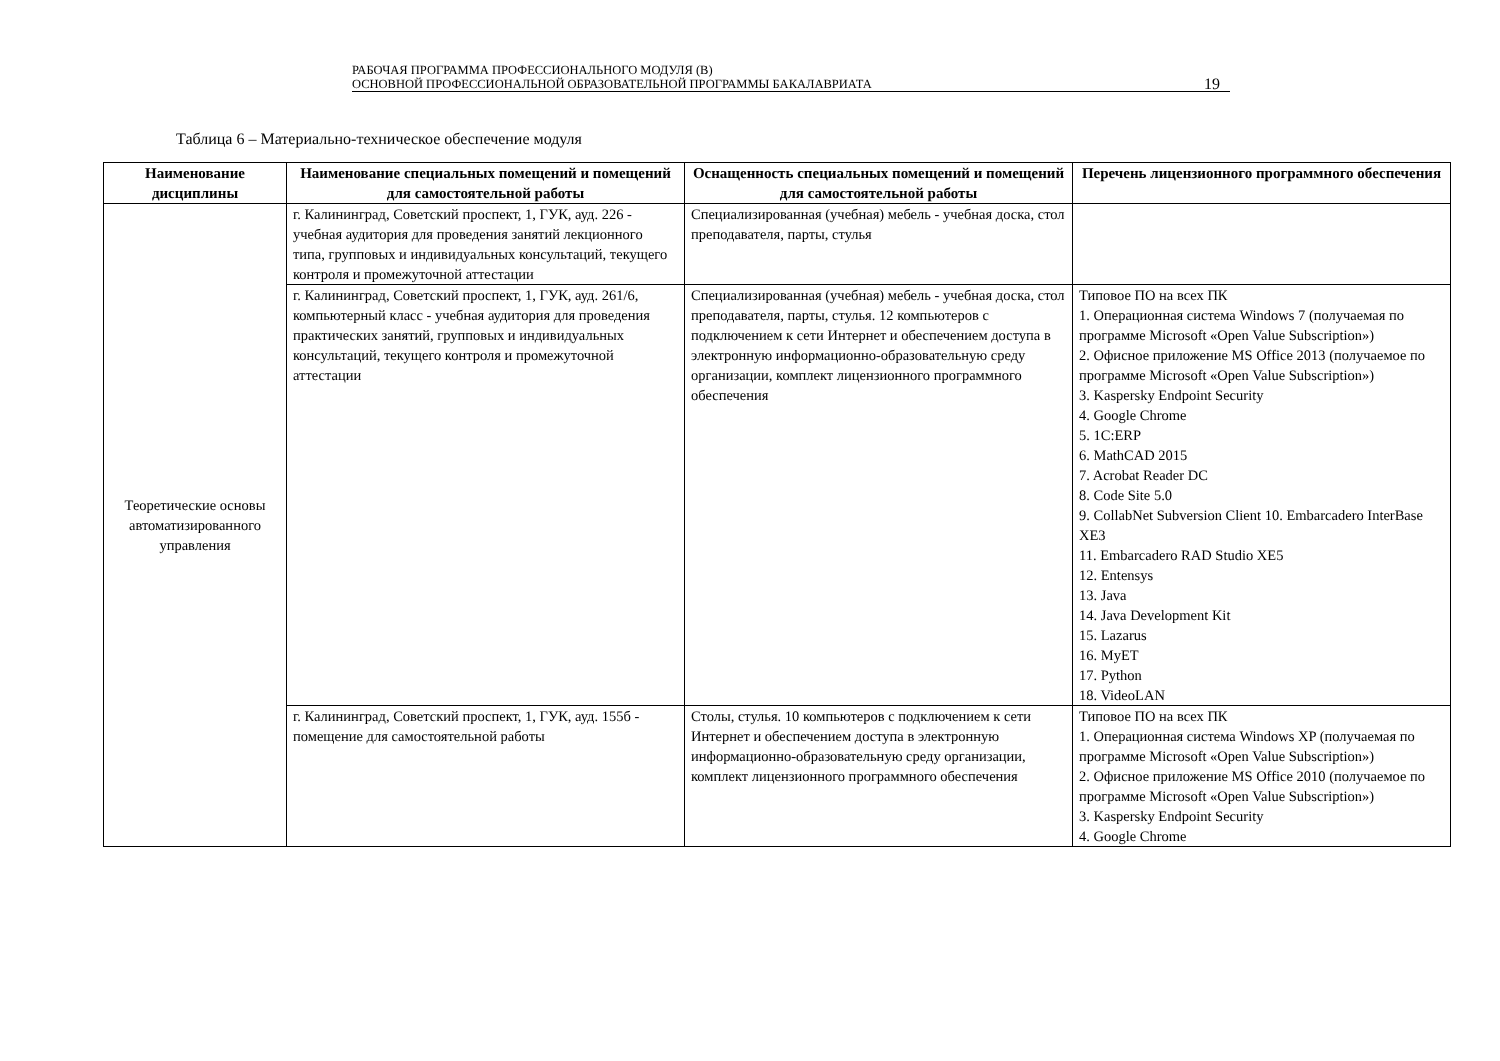РАБОЧАЯ ПРОГРАММА ПРОФЕССИОНАЛЬНОГО МОДУЛЯ (В)
ОСНОВНОЙ ПРОФЕССИОНАЛЬНОЙ ОБРАЗОВАТЕЛЬНОЙ ПРОГРАММЫ БАКАЛАВРИАТА
19
Таблица 6 – Материально-техническое обеспечение модуля
| Наименование дисциплины | Наименование специальных помещений и помещений для самостоятельной работы | Оснащенность специальных помещений и помещений для самостоятельной работы | Перечень лицензионного программного обеспечения |
| --- | --- | --- | --- |
| Теоретические основы автоматизированного управления | г. Калининград, Советский проспект, 1, ГУК, ауд. 226 - учебная аудитория для проведения занятий лекционного типа, групповых и индивидуальных консультаций, текущего контроля и промежуточной аттестации | Специализированная (учебная) мебель - учебная доска, стол преподавателя, парты, стулья | |
| | г. Калининград, Советский проспект, 1, ГУК, ауд. 261/6, компьютерный класс - учебная аудитория для проведения практических занятий, групповых и индивидуальных консультаций, текущего контроля и промежуточной аттестации | Специализированная (учебная) мебель - учебная доска, стол преподавателя, парты, стулья. 12 компьютеров с подключением к сети Интернет и обеспечением доступа в электронную информационно-образовательную среду организации, комплект лицензионного программного обеспечения | Типовое ПО на всех ПК 1. Операционная система Windows 7 (получаемая по программе Microsoft «Open Value Subscription») 2. Офисное приложение MS Office 2013 (получаемое по программе Microsoft «Open Value Subscription») 3. Kaspersky Endpoint Security 4. Google Chrome 5. 1С:ERP 6. MathCAD 2015 7. Acrobat Reader DC 8. Code Site 5.0 9. CollabNet Subversion Client 10. Embarcadero InterBase XE3 11. Embarcadero RAD Studio XE5 12. Entensys 13. Java 14. Java Development Kit 15. Lazarus 16. MyET 17. Python 18. VideoLAN |
| | г. Калининград, Советский проспект, 1, ГУК, ауд. 155б - помещение для самостоятельной работы | Столы, стулья. 10 компьютеров с подключением к сети Интернет и обеспечением доступа в электронную информационно-образовательную среду организации, комплект лицензионного программного обеспечения | Типовое ПО на всех ПК 1. Операционная система Windows XP (получаемая по программе Microsoft «Open Value Subscription») 2. Офисное приложение MS Office 2010 (получаемое по программе Microsoft «Open Value Subscription») 3. Kaspersky Endpoint Security 4. Google Chrome |